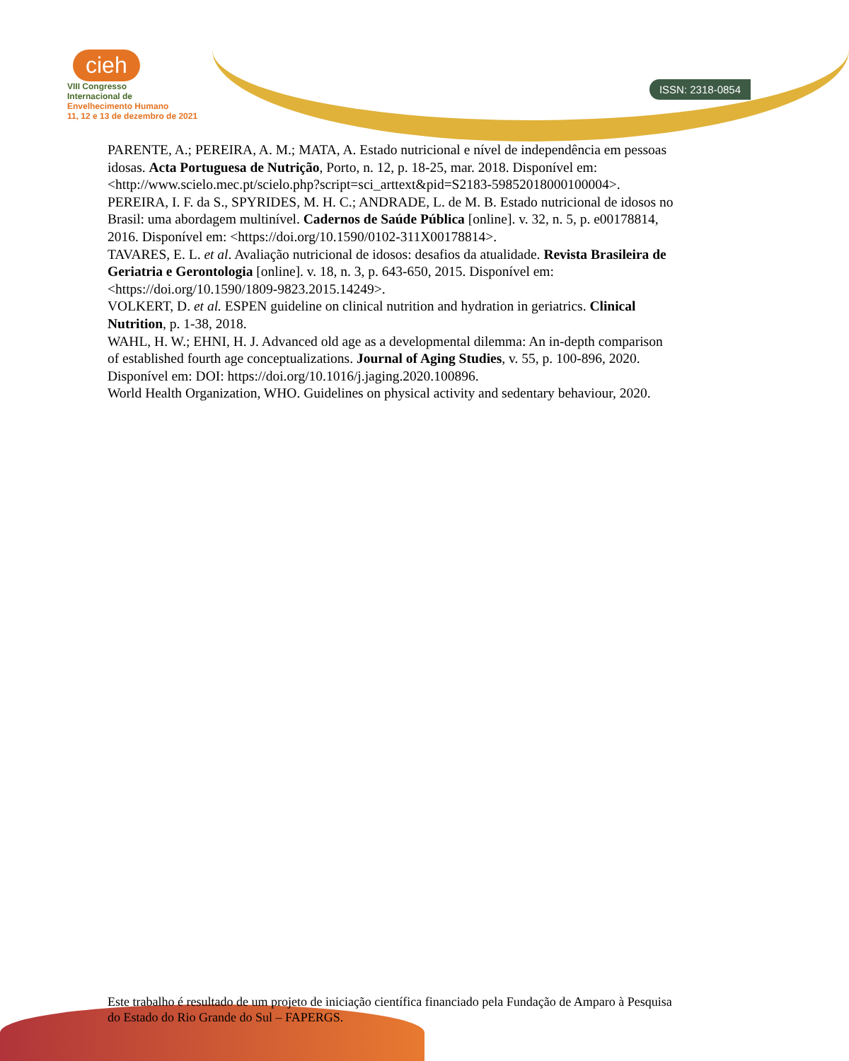ISSN: 2318-0854
cieh
VIII Congresso
Internacional de
Envelhecimento Humano
11, 12 e 13 de dezembro de 2021
PARENTE, A.; PEREIRA, A. M.; MATA, A. Estado nutricional e nível de independência em pessoas idosas. Acta Portuguesa de Nutrição, Porto, n. 12, p. 18-25, mar. 2018. Disponível em: <http://www.scielo.mec.pt/scielo.php?script=sci_arttext&pid=S2183-59852018000100004>.
PEREIRA, I. F. da S., SPYRIDES, M. H. C.; ANDRADE, L. de M. B. Estado nutricional de idosos no Brasil: uma abordagem multinível. Cadernos de Saúde Pública [online]. v. 32, n. 5, p. e00178814, 2016. Disponível em: <https://doi.org/10.1590/0102-311X00178814>.
TAVARES, E. L. et al. Avaliação nutricional de idosos: desafios da atualidade. Revista Brasileira de Geriatria e Gerontologia [online]. v. 18, n. 3, p. 643-650, 2015. Disponível em: <https://doi.org/10.1590/1809-9823.2015.14249>.
VOLKERT, D. et al. ESPEN guideline on clinical nutrition and hydration in geriatrics. Clinical Nutrition, p. 1-38, 2018.
WAHL, H. W.; EHNI, H. J. Advanced old age as a developmental dilemma: An in-depth comparison of established fourth age conceptualizations. Journal of Aging Studies, v. 55, p. 100-896, 2020. Disponível em: DOI: https://doi.org/10.1016/j.jaging.2020.100896.
World Health Organization, WHO. Guidelines on physical activity and sedentary behaviour, 2020.
Este trabalho é resultado de um projeto de iniciação científica financiado pela Fundação de Amparo à Pesquisa do Estado do Rio Grande do Sul – FAPERGS.